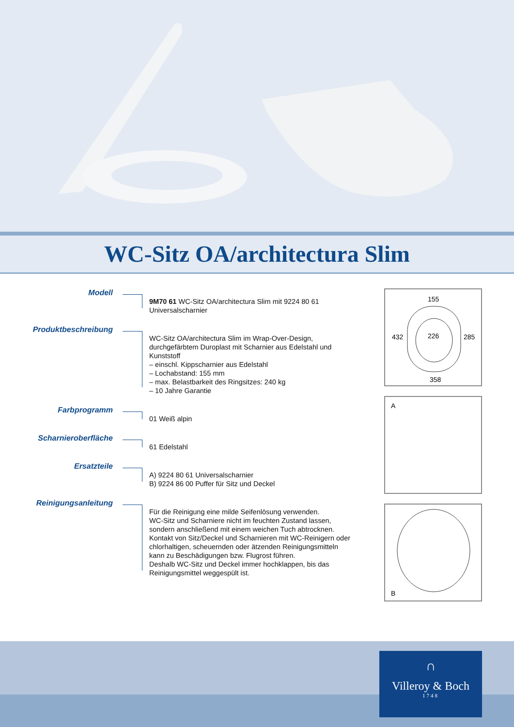WC-Sitz OA/architectura Slim
Modell
9M70 61 WC-Sitz OA/architectura Slim mit 9224 80 61
Universalscharnier
Produktbeschreibung
WC-Sitz OA/architectura Slim im Wrap-Over-Design,
durchgefärbtem Duroplast mit Scharnier aus Edelstahl und
Kunststoff
– einschl. Kippscharnier aus Edelstahl
– Lochabstand: 155 mm
– max. Belastbarkeit des Ringsitzes: 240 kg
– 10 Jahre Garantie
Farbprogramm
01 Weiß alpin
Scharnieroberfläche
61 Edelstahl
Ersatzteile
A) 9224 80 61 Universalscharnier
B) 9224 86 00 Puffer für Sitz und Deckel
Reinigungsanleitung
Für die Reinigung eine milde Seifenlösung verwenden.
WC-Sitz und Scharniere nicht im feuchten Zustand lassen,
sondern anschließend mit einem weichen Tuch abtrocknen.
Kontakt von Sitz/Deckel und Scharnieren mit WC-Reinigern oder
chlorhaltigen, scheuernden oder ätzenden Reinigungsmitteln
kann zu Beschädigungen bzw. Flugrost führen.
Deshalb WC-Sitz und Deckel immer hochklappen, bis das
Reinigungsmittel weggespült ist.
155
432 226 285
358
A
B
∩
Villeroy & Boch
1748